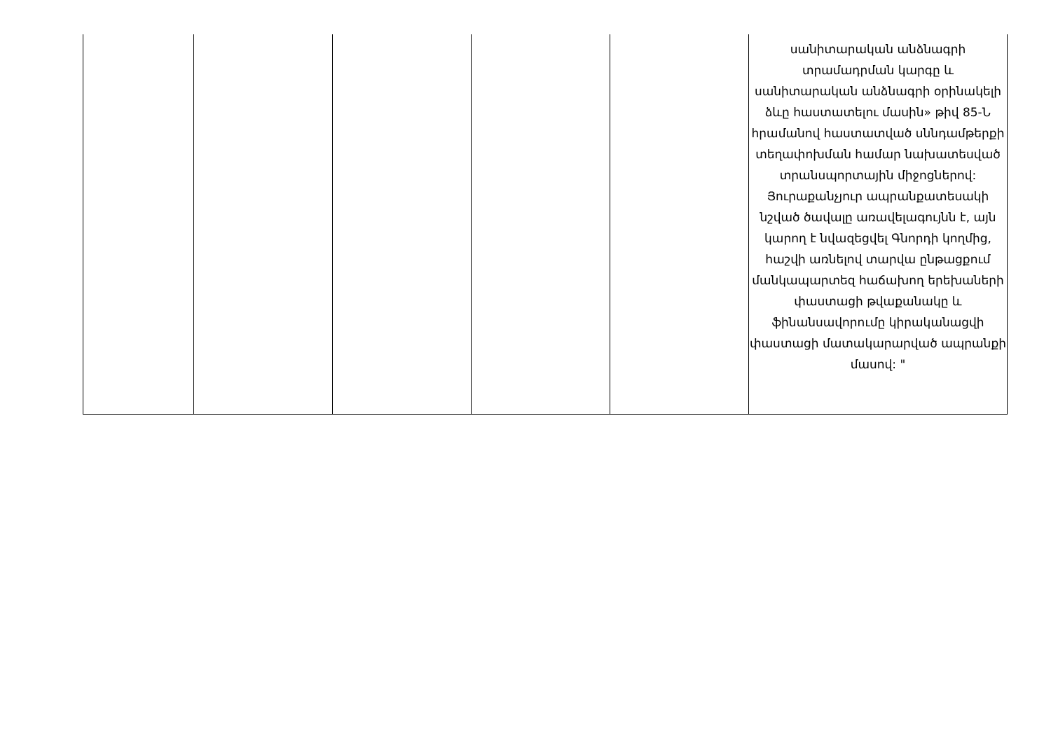| | | | | | սանիտարական անձնագրի տրամադրման կարգը և սանիտարական անձնագրի օրինակելի ձևը հաստատելու մասին» թիվ 85-Ն հրամանով հաստատված սննդամթերքի տեղափոխման համար նախատեսված տրանսպորտային միջոցներով: Յուրաքանչյուր ապրանքատեսակի նշված ծավալը առավելագույնն է, այն կարող է նվազեցվել Գնորդի կողմից, հաշվի առնելով տարվա ընթացքում մանկապարտեզ հաճախող երեխաների փաստացի թվաքանակը և ֆինանսավորումը կիրականացվի փաստացի մատակարարված ապրանքի մասով: " |